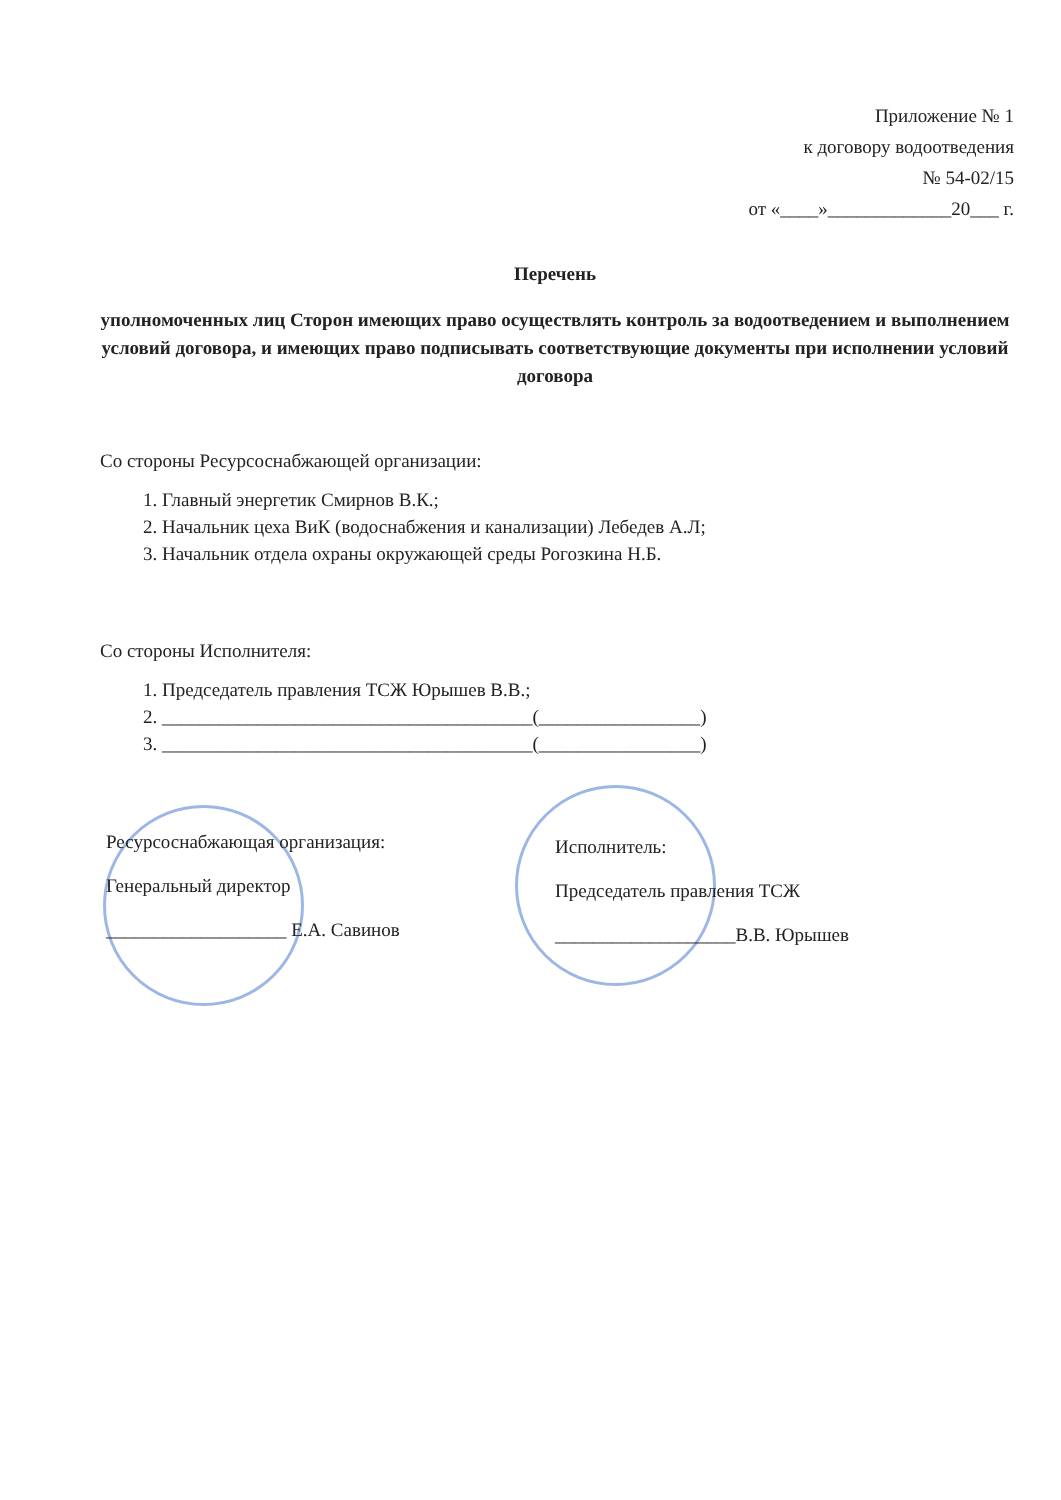Приложение № 1
к договору водоотведения
№ 54-02/15
от «____»_____________20___ г.
Перечень
уполномоченных лиц Сторон имеющих право осуществлять контроль за водоотведением и выполнением условий договора, и имеющих право подписывать соответствующие документы при исполнении условий договора
Со стороны Ресурсоснабжающей организации:
1. Главный энергетик Смирнов В.К.;
2. Начальник цеха ВиК (водоснабжения и канализации) Лебедев А.Л;
3. Начальник отдела охраны окружающей среды Рогозкина Н.Б.
Со стороны Исполнителя:
1. Председатель правления ТСЖ Юрышев В.В.;
2. _______________________________________(_________________)
3. _______________________________________(_________________)
Ресурсоснабжающая организация:
Генеральный директор
___________________ Е.А. Савинов
Исполнитель:
Председатель правления ТСЖ
___________________В.В. Юрышев